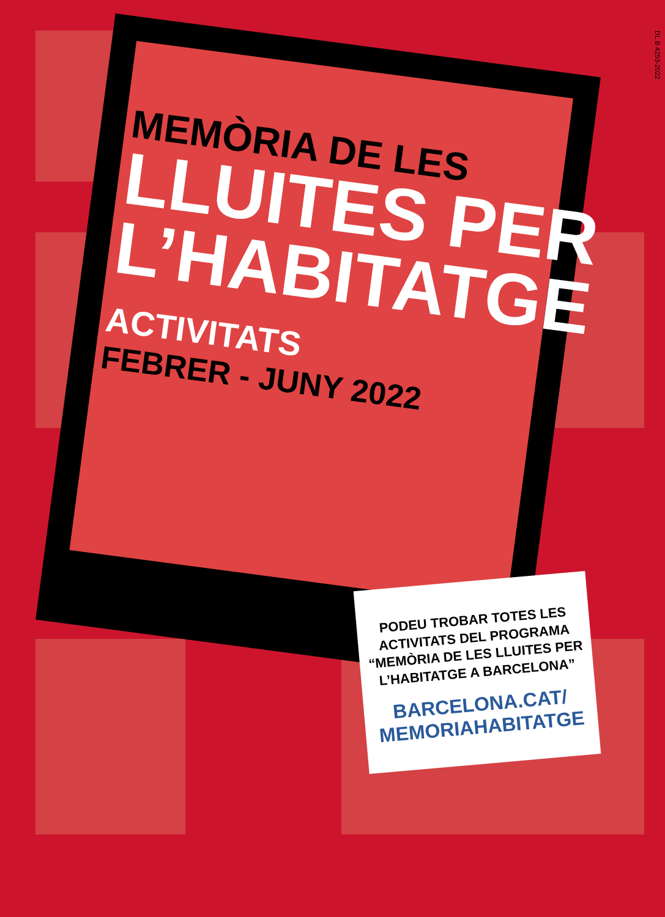MEMÒRIA DE LES
LLUITES PER
L’HABITATGE
ACTIVITATS
FEBRER - JUNY 2022
PODEU TROBAR TOTES LES ACTIVITATS DEL PROGRAMA “MEMÒRIA DE LES LLUITES PER L’HABITATGE A BARCELONA”
BARCELONA.CAT/ MEMORIAHABITATGE
DL B 4253-2022